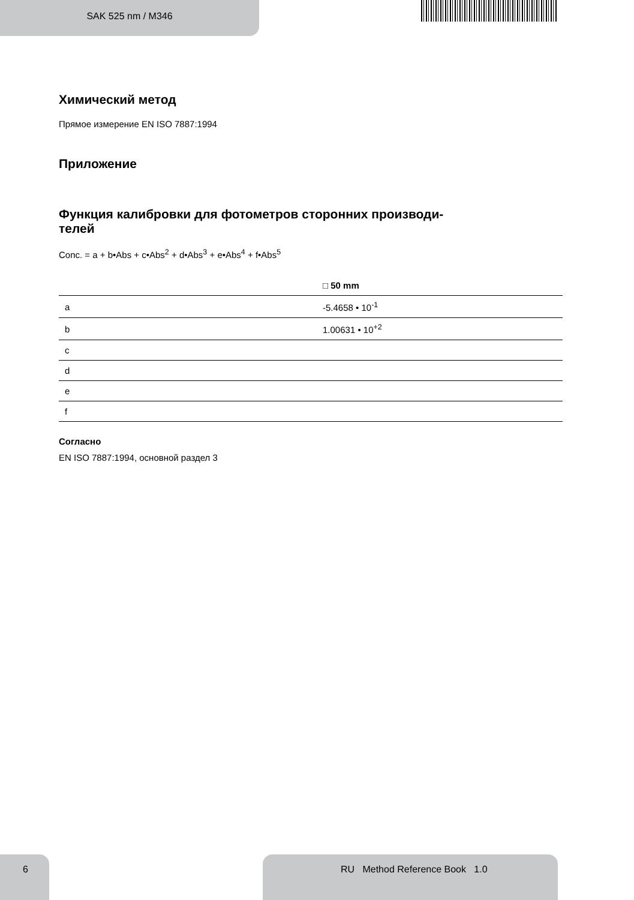SAK 525 nm / M346
Химический метод
Прямое измерение EN ISO 7887:1994
Приложение
Функция калибровки для фотометров сторонних производи-
телей
Conc. = a + b•Abs + c•Abs<sup>2</sup> + d•Abs<sup>3</sup> + e•Abs<sup>4</sup> + f•Abs<sup>5</sup>
| | □ 50 mm |
| --- | --- |
| a | -5.4658 • 10<sup>-1</sup> |
| b | 1.00631 • 10<sup>+2</sup> |
| c | |
| d | |
| e | |
| f | |
Согласно
EN ISO 7887:1994, основной раздел 3
6
RU Method Reference Book 1.0